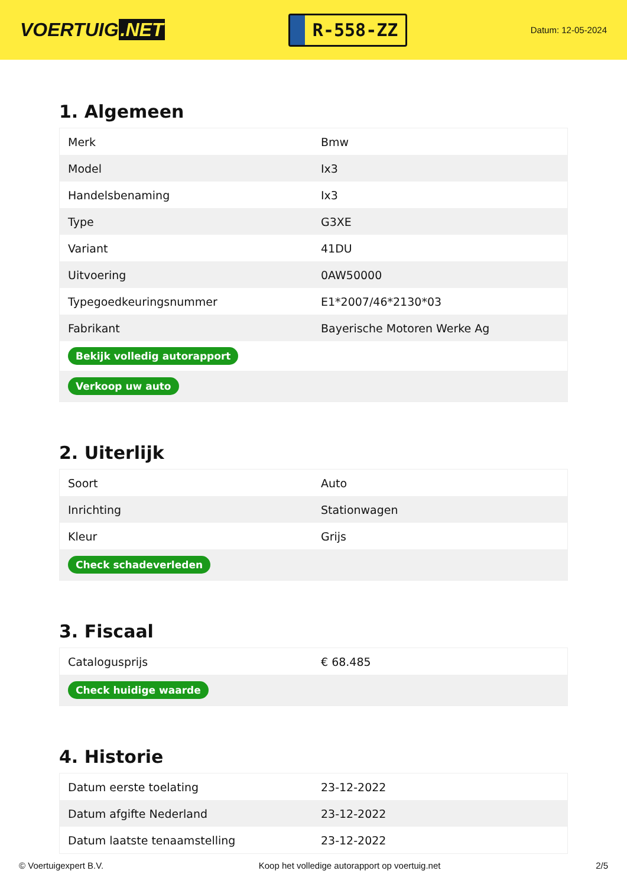VOERTUIG.NET
R-558-ZZ
Datum: 12-05-2024
1. Algemeen
| Merk | Bmw |
| Model | Ix3 |
| Handelsbenaming | Ix3 |
| Type | G3XE |
| Variant | 41DU |
| Uitvoering | 0AW50000 |
| Typegoedkeuringsnummer | E1*2007/46*2130*03 |
| Fabrikant | Bayerische Motoren Werke Ag |
| Bekijk volledig autorapport | |
| Verkoop uw auto | |
2. Uiterlijk
| Soort | Auto |
| Inrichting | Stationwagen |
| Kleur | Grijs |
| Check schadeverleden | |
3. Fiscaal
| Catalogusprijs | € 68.485 |
| Check huidige waarde | |
4. Historie
| Datum eerste toelating | 23-12-2022 |
| Datum afgifte Nederland | 23-12-2022 |
| Datum laatste tenaamstelling | 23-12-2022 |
© Voertuigexpert B.V. Koop het volledige autorapport op voertuig.net 2/5